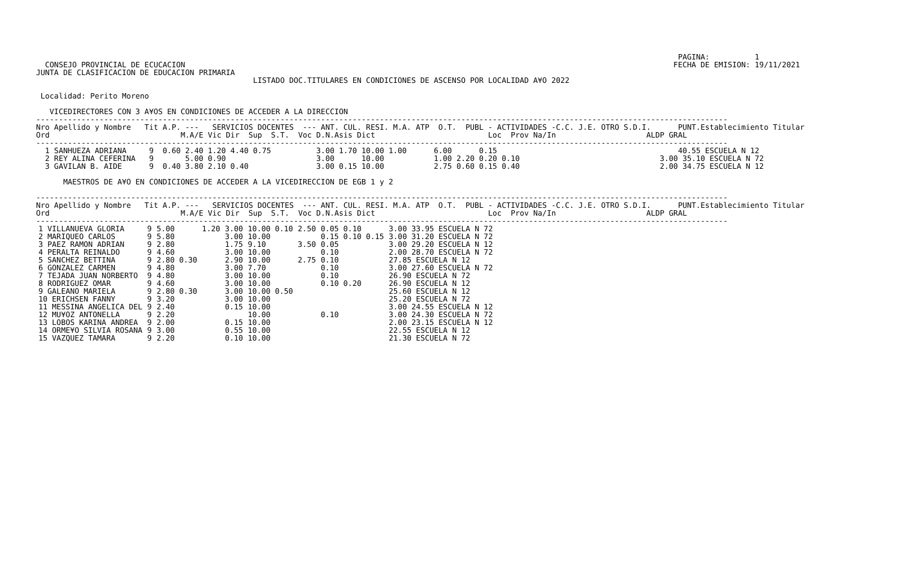PAGINA:          1
  CONSEJO PROVINCIAL DE ECUCACION                                                                                                            FECHA DE EMISION: 19/11/2021
JUNTA DE CLASIFICACION DE EDUCACION PRIMARIA
                                                LISTADO DOC.TITULARES EN CONDICIONES DE ASCENSO POR LOCALIDAD A¥O 2022

 Localidad: Perito Moreno

   VICEDIRECTORES CON 3 A¥OS EN CONDICIONES DE ACCEDER A LA DIRECCION
---------------------------------------------------------------------------------------------------------------------------------------------------------
Nro Apellido y Nombre   Tit A.P. ---   SERVICIOS DOCENTES  --- ANT. CUL. RESI. M.A. ATP  O.T.  PUBL - ACTIVIDADES -C.C. J.E. OTRO S.D.I.      PUNT.Establecimiento Titular
Ord                             M.A/E Vic Dir  Sup  S.T.  Voc D.N.Asis Dict                         Loc  Prov Na/In                    ALDP GRAL
---------------------------------------------------------------------------------------------------------------------------------------------------------
  1 SANHUEZA ADRIANA     9  0.60 2.40 1.20 4.40 0.75          3.00 1.70 10.00 1.00      6.00      0.15                                        40.55 ESCUELA N 12
  2 REY ALINA CEFERINA   9       5.00 0.90                    3.00      10.00           1.00 2.20 0.20 0.10                               3.00 35.10 ESCUELA N 72
  3 GAVILAN B. AIDE      9  0.40 3.80 2.10 0.40               3.00 0.15 10.00           2.75 0.60 0.15 0.40                               2.00 34.75 ESCUELA N 12

      MAESTROS DE A¥O EN CONDICIONES DE ACCEDER A LA VICEDIRECCION DE EGB 1 y 2

---------------------------------------------------------------------------------------------------------------------------------------------------------
Nro Apellido y Nombre   Tit A.P. ---   SERVICIOS DOCENTES  --- ANT. CUL. RESI. M.A. ATP  O.T.  PUBL - ACTIVIDADES -C.C. J.E. OTRO S.D.I.      PUNT.Establecimiento Titular
Ord                             M.A/E Vic Dir  Sup  S.T.  Voc D.N.Asis Dict                         Loc  Prov Na/In                    ALDP GRAL
---------------------------------------------------------------------------------------------------------------------------------------------------------
| 1 VILLANUEVA GLORIA | 9 | 5.00 | 1.20 | 3.00 | 10.00 0.10 | 2.50 | 0.05 0.10 | 3.00 33.95 ESCUELA N 72 |
| 2 MARIQUEO CARLOS | 9 | 5.80 | | 3.00 | 10.00 | | 0.15 0.10 0.15 | 3.00 31.20 ESCUELA N 72 |
| 3 PAEZ RAMON ADRIAN | 9 | 2.80 | | 1.75 | 9.10 | 3.50 | 0.05 | 3.00 29.20 ESCUELA N 12 |
| 4 PERALTA REINALDO | 9 | 4.60 | | 3.00 | 10.00 | | 0.10 | 2.00 28.70 ESCUELA N 72 |
| 5 SANCHEZ BETTINA | 9 | 2.80 0.30 | | 2.90 | 10.00 | 2.75 | 0.10 | 27.85 ESCUELA N 12 |
| 6 GONZALEZ CARMEN | 9 | 4.80 | | 3.00 | 7.70 | | 0.10 | 3.00 27.60 ESCUELA N 72 |
| 7 TEJADA JUAN NORBERTO | 9 | 4.80 | | 3.00 | 10.00 | | 0.10 | 26.90 ESCUELA N 72 |
| 8 RODRIGUEZ OMAR | 9 | 4.60 | | 3.00 | 10.00 | | 0.10 0.20 | 26.90 ESCUELA N 12 |
| 9 GALEANO MARIELA | 9 | 2.80 0.30 | | 3.00 | 10.00 0.50 | | | 25.60 ESCUELA N 12 |
| 10 ERICHSEN FANNY | 9 | 3.20 | | 3.00 | 10.00 | | | 25.20 ESCUELA N 72 |
| 11 MESSINA ANGELICA DEL | 9 | 2.40 | | 0.15 | 10.00 | | | 3.00 24.55 ESCUELA N 12 |
| 12 MU¥OZ ANTONELLA | 9 | 2.20 | | | 10.00 | | 0.10 | 3.00 24.30 ESCUELA N 72 |
| 13 LOBOS KARINA ANDREA | 9 | 2.00 | | 0.15 | 10.00 | | | 2.00 23.15 ESCUELA N 12 |
| 14 ORME¥O SILVIA ROSANA | 9 | 3.00 | | 0.55 | 10.00 | | | 22.55 ESCUELA N 12 |
| 15 VAZQUEZ TAMARA | 9 | 2.20 | | 0.10 | 10.00 | | | 21.30 ESCUELA N 72 |